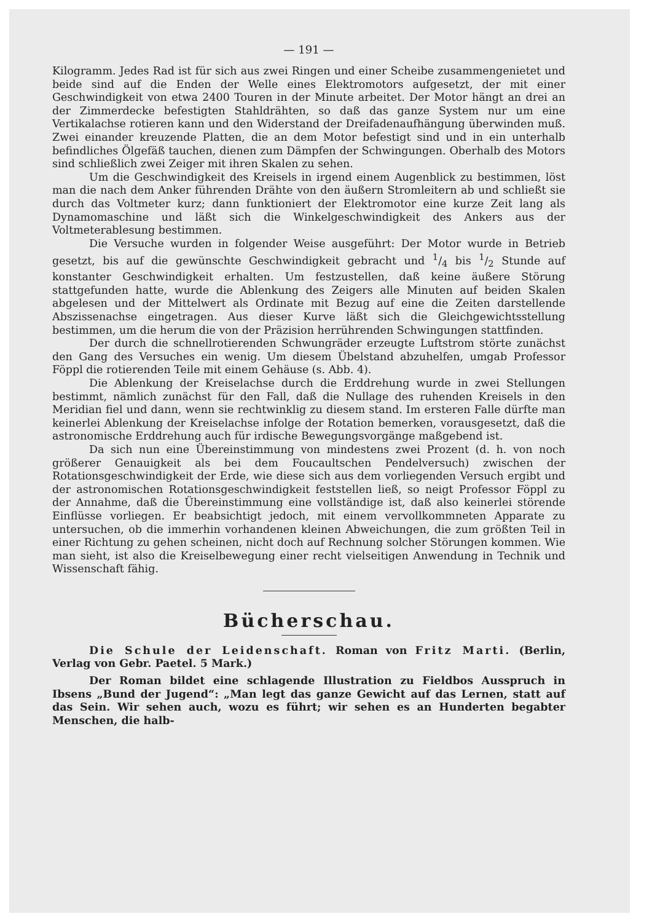— 191 —
Kilogramm. Jedes Rad ist für sich aus zwei Ringen und einer Scheibe zusammengenietet und beide sind auf die Enden der Welle eines Elektromotors aufgesetzt, der mit einer Geschwindigkeit von etwa 2400 Touren in der Minute arbeitet. Der Motor hängt an drei an der Zimmerdecke befestigten Stahldrähten, so daß das ganze System nur um eine Vertikalachse rotieren kann und den Widerstand der Dreifadenaufhängung überwinden muß. Zwei einander kreuzende Platten, die an dem Motor befestigt sind und in ein unterhalb befindliches Ölgefäß tauchen, dienen zum Dämpfen der Schwingungen. Oberhalb des Motors sind schließlich zwei Zeiger mit ihren Skalen zu sehen.
Um die Geschwindigkeit des Kreisels in irgend einem Augenblick zu bestimmen, löst man die nach dem Anker führenden Drähte von den äußern Stromleitern ab und schließt sie durch das Voltmeter kurz; dann funktioniert der Elektromotor eine kurze Zeit lang als Dynamomaschine und läßt sich die Winkelgeschwindigkeit des Ankers aus der Voltmeterablesung bestimmen.
Die Versuche wurden in folgender Weise ausgeführt: Der Motor wurde in Betrieb gesetzt, bis auf die gewünschte Geschwindigkeit gebracht und 1/4 bis 1/2 Stunde auf konstanter Geschwindigkeit erhalten. Um festzustellen, daß keine äußere Störung stattgefunden hatte, wurde die Ablenkung des Zeigers alle Minuten auf beiden Skalen abgelesen und der Mittelwert als Ordinate mit Bezug auf eine die Zeiten darstellende Abszissenachse eingetragen. Aus dieser Kurve läßt sich die Gleichgewichtsstellung bestimmen, um die herum die von der Präzision herrührenden Schwingungen stattfinden.
Der durch die schnellrotierenden Schwungräder erzeugte Luftstrom störte zunächst den Gang des Versuches ein wenig. Um diesem Übelstand abzuhelfen, umgab Professor Föppl die rotierenden Teile mit einem Gehäuse (s. Abb. 4).
Die Ablenkung der Kreiselachse durch die Erddrehung wurde in zwei Stellungen bestimmt, nämlich zunächst für den Fall, daß die Nullage des ruhenden Kreisels in den Meridian fiel und dann, wenn sie rechtwinklig zu diesem stand. Im ersteren Falle dürfte man keinerlei Ablenkung der Kreiselachse infolge der Rotation bemerken, vorausgesetzt, daß die astronomische Erddrehung auch für irdische Bewegungsvorgänge maßgebend ist.
Da sich nun eine Übereinstimmung von mindestens zwei Prozent (d. h. von noch größerer Genauigkeit als bei dem Foucaultschen Pendelversuch) zwischen der Rotationsgeschwindigkeit der Erde, wie diese sich aus dem vorliegenden Versuch ergibt und der astronomischen Rotationsgeschwindigkeit feststellen ließ, so neigt Professor Föppl zu der Annahme, daß die Übereinstimmung eine vollständige ist, daß also keinerlei störende Einflüsse vorliegen. Er beabsichtigt jedoch, mit einem vervollkommneten Apparate zu untersuchen, ob die immerhin vorhandenen kleinen Abweichungen, die zum größten Teil in einer Richtung zu gehen scheinen, nicht doch auf Rechnung solcher Störungen kommen. Wie man sieht, ist also die Kreiselbewegung einer recht vielseitigen Anwendung in Technik und Wissenschaft fähig.
Bücherschau.
Die Schule der Leidenschaft. Roman von Fritz Marti. (Berlin, Verlag von Gebr. Paetel. 5 Mark.)
Der Roman bildet eine schlagende Illustration zu Fieldbos Ausspruch in Ibsens „Bund der Jugend“: „Man legt das ganze Gewicht auf das Lernen, statt auf das Sein. Wir sehen auch, wozu es führt; wir sehen es an Hunderten begabter Menschen, die halb-